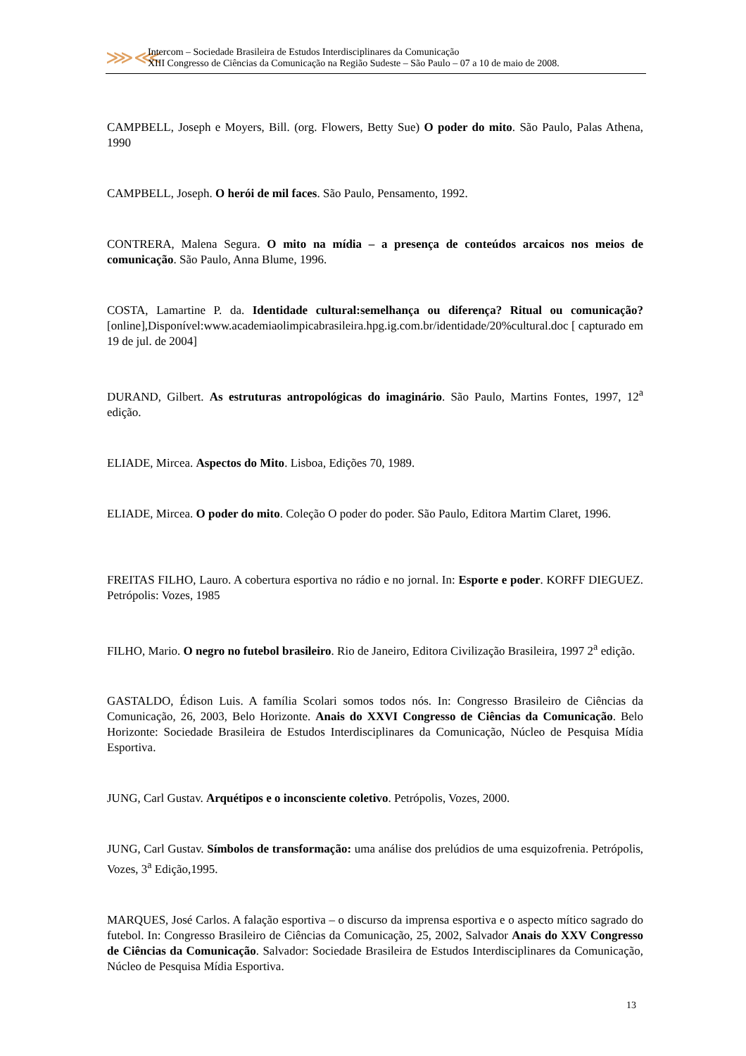⋙⋘
Intercom – Sociedade Brasileira de Estudos Interdisciplinares da Comunicação
XIII Congresso de Ciências da Comunicação na Região Sudeste – São Paulo – 07 a 10 de maio de 2008.
CAMPBELL, Joseph e Moyers, Bill. (org. Flowers, Betty Sue) O poder do mito. São Paulo, Palas Athena, 1990
CAMPBELL, Joseph. O herói de mil faces. São Paulo, Pensamento, 1992.
CONTRERA, Malena Segura. O mito na mídia – a presença de conteúdos arcaicos nos meios de comunicação. São Paulo, Anna Blume, 1996.
COSTA, Lamartine P. da. Identidade cultural:semelhança ou diferença? Ritual ou comunicação?[online],Disponível:www.academiaolimpicabrasileira.hpg.ig.com.br/identidade/20%cultural.doc [ capturado em 19 de jul. de 2004]
DURAND, Gilbert. As estruturas antropológicas do imaginário. São Paulo, Martins Fontes, 1997, 12<sup>a</sup> edição.
ELIADE, Mircea. Aspectos do Mito. Lisboa, Edições 70, 1989.
ELIADE, Mircea. O poder do mito. Coleção O poder do poder. São Paulo, Editora Martim Claret, 1996.
FREITAS FILHO, Lauro. A cobertura esportiva no rádio e no jornal. In: Esporte e poder. KORFF DIEGUEZ. Petrópolis: Vozes, 1985
FILHO, Mario. O negro no futebol brasileiro. Rio de Janeiro, Editora Civilização Brasileira, 1997 2<sup>a</sup> edição.
GASTALDO, Édison Luis. A família Scolari somos todos nós. In: Congresso Brasileiro de Ciências da Comunicação, 26, 2003, Belo Horizonte. Anais do XXVI Congresso de Ciências da Comunicação. Belo Horizonte: Sociedade Brasileira de Estudos Interdisciplinares da Comunicação, Núcleo de Pesquisa Mídia Esportiva.
JUNG, Carl Gustav. Arquétipos e o inconsciente coletivo. Petrópolis, Vozes, 2000.
JUNG, Carl Gustav. Símbolos de transformação: uma análise dos prelúdios de uma esquizofrenia. Petrópolis, Vozes, 3<sup>a</sup> Edição,1995.
MARQUES, José Carlos. A falação esportiva – o discurso da imprensa esportiva e o aspecto mítico sagrado do futebol. In: Congresso Brasileiro de Ciências da Comunicação, 25, 2002, Salvador Anais do XXV Congresso de Ciências da Comunicação. Salvador: Sociedade Brasileira de Estudos Interdisciplinares da Comunicação, Núcleo de Pesquisa Mídia Esportiva.
13